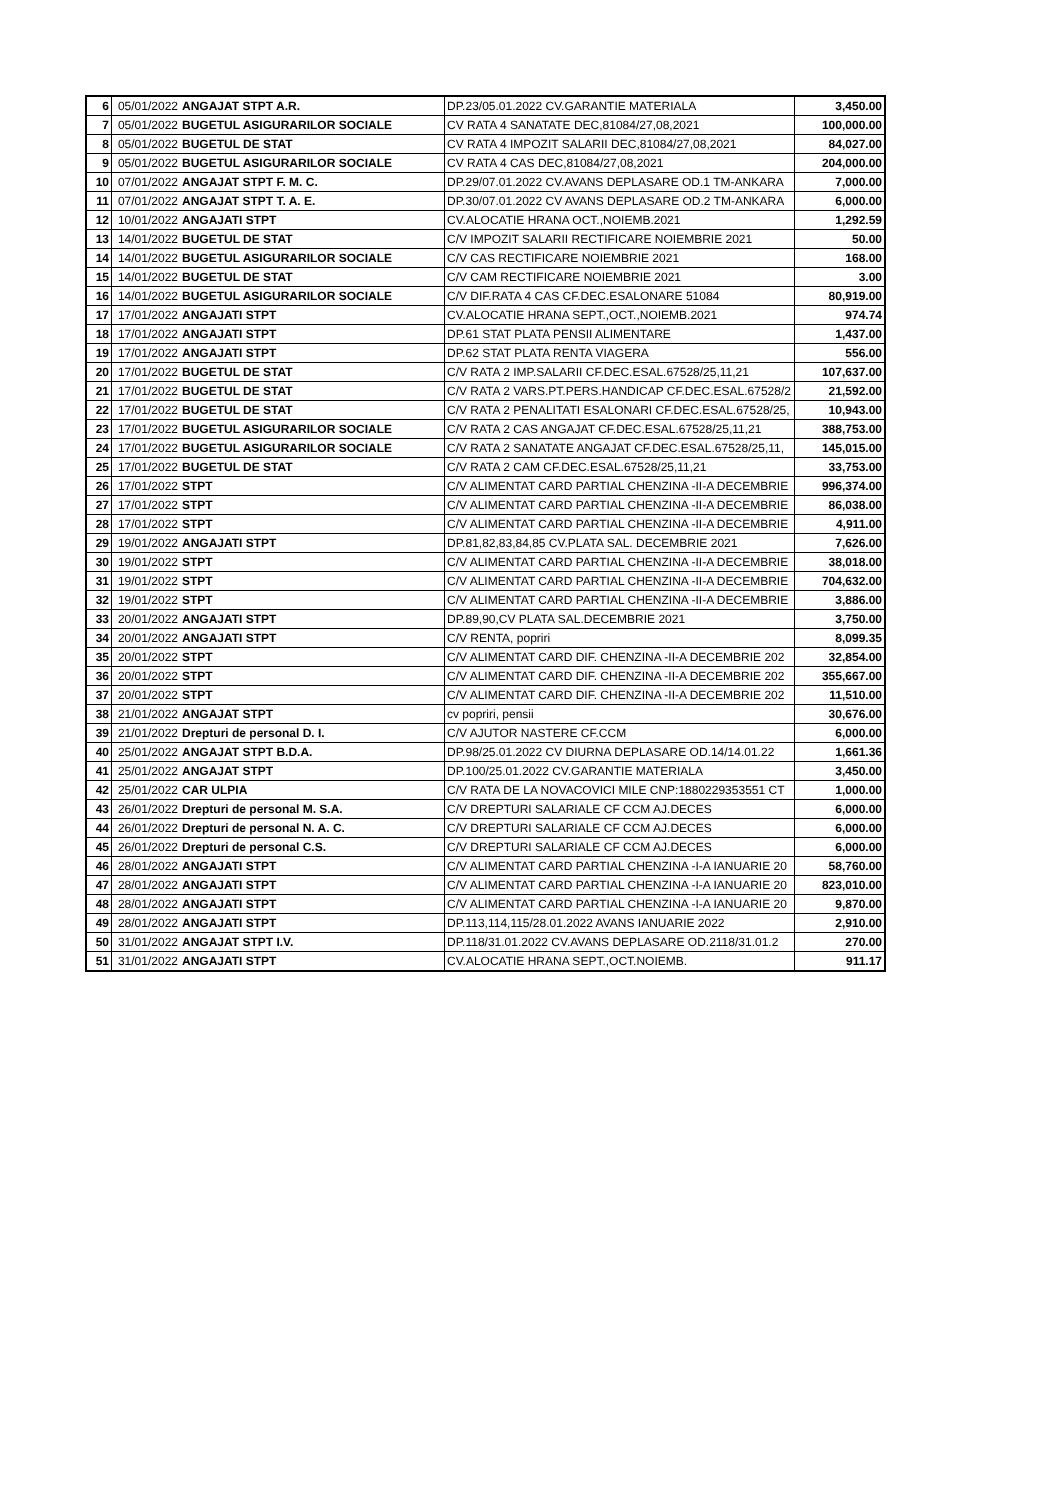| 6 | 05/01/2022 | ANGAJAT STPT A.R. | DP.23/05.01.2022 CV.GARANTIE MATERIALA | 3,450.00 |
| 7 | 05/01/2022 | BUGETUL ASIGURARILOR SOCIALE | CV RATA 4 SANATATE DEC,81084/27,08,2021 | 100,000.00 |
| 8 | 05/01/2022 | BUGETUL DE STAT | CV RATA 4 IMPOZIT SALARII DEC,81084/27,08,2021 | 84,027.00 |
| 9 | 05/01/2022 | BUGETUL ASIGURARILOR SOCIALE | CV RATA 4 CAS DEC,81084/27,08,2021 | 204,000.00 |
| 10 | 07/01/2022 | ANGAJAT STPT F. M. C. | DP.29/07.01.2022 CV.AVANS DEPLASARE OD.1 TM-ANKARA | 7,000.00 |
| 11 | 07/01/2022 | ANGAJAT STPT T. A. E. | DP.30/07.01.2022 CV AVANS DEPLASARE OD.2 TM-ANKARA | 6,000.00 |
| 12 | 10/01/2022 | ANGAJATI STPT | CV.ALOCATIE HRANA OCT.,NOIEMB.2021 | 1,292.59 |
| 13 | 14/01/2022 | BUGETUL DE STAT | C/V IMPOZIT SALARII RECTIFICARE NOIEMBRIE 2021 | 50.00 |
| 14 | 14/01/2022 | BUGETUL ASIGURARILOR SOCIALE | C/V CAS RECTIFICARE NOIEMBRIE 2021 | 168.00 |
| 15 | 14/01/2022 | BUGETUL DE STAT | C/V CAM RECTIFICARE NOIEMBRIE 2021 | 3.00 |
| 16 | 14/01/2022 | BUGETUL ASIGURARILOR SOCIALE | C/V DIF.RATA 4 CAS CF.DEC.ESALONARE 51084 | 80,919.00 |
| 17 | 17/01/2022 | ANGAJATI STPT | CV.ALOCATIE HRANA SEPT.,OCT.,NOIEMB.2021 | 974.74 |
| 18 | 17/01/2022 | ANGAJATI STPT | DP.61 STAT PLATA PENSII ALIMENTARE | 1,437.00 |
| 19 | 17/01/2022 | ANGAJATI STPT | DP.62 STAT PLATA RENTA VIAGERA | 556.00 |
| 20 | 17/01/2022 | BUGETUL DE STAT | C/V RATA 2 IMP.SALARII CF.DEC.ESAL.67528/25,11,21 | 107,637.00 |
| 21 | 17/01/2022 | BUGETUL DE STAT | C/V RATA 2 VARS.PT.PERS.HANDICAP CF.DEC.ESAL.67528/2 | 21,592.00 |
| 22 | 17/01/2022 | BUGETUL DE STAT | C/V RATA 2 PENALITATI ESALONARI CF.DEC.ESAL.67528/25, | 10,943.00 |
| 23 | 17/01/2022 | BUGETUL ASIGURARILOR SOCIALE | C/V RATA 2 CAS ANGAJAT CF.DEC.ESAL.67528/25,11,21 | 388,753.00 |
| 24 | 17/01/2022 | BUGETUL ASIGURARILOR SOCIALE | C/V RATA 2 SANATATE ANGAJAT CF.DEC.ESAL.67528/25,11, | 145,015.00 |
| 25 | 17/01/2022 | BUGETUL DE STAT | C/V RATA 2 CAM CF.DEC.ESAL.67528/25,11,21 | 33,753.00 |
| 26 | 17/01/2022 | STPT | C/V ALIMENTAT CARD PARTIAL CHENZINA -II-A DECEMBRIE | 996,374.00 |
| 27 | 17/01/2022 | STPT | C/V ALIMENTAT CARD PARTIAL CHENZINA -II-A DECEMBRIE | 86,038.00 |
| 28 | 17/01/2022 | STPT | C/V ALIMENTAT CARD PARTIAL CHENZINA -II-A DECEMBRIE | 4,911.00 |
| 29 | 19/01/2022 | ANGAJATI STPT | DP.81,82,83,84,85 CV.PLATA SAL. DECEMBRIE 2021 | 7,626.00 |
| 30 | 19/01/2022 | STPT | C/V ALIMENTAT CARD PARTIAL CHENZINA -II-A DECEMBRIE | 38,018.00 |
| 31 | 19/01/2022 | STPT | C/V ALIMENTAT CARD PARTIAL CHENZINA -II-A DECEMBRIE | 704,632.00 |
| 32 | 19/01/2022 | STPT | C/V ALIMENTAT CARD PARTIAL CHENZINA -II-A DECEMBRIE | 3,886.00 |
| 33 | 20/01/2022 | ANGAJATI STPT | DP.89,90,CV PLATA SAL.DECEMBRIE 2021 | 3,750.00 |
| 34 | 20/01/2022 | ANGAJATI STPT | C/V RENTA, popriri | 8,099.35 |
| 35 | 20/01/2022 | STPT | C/V ALIMENTAT CARD DIF. CHENZINA -II-A DECEMBRIE 202 | 32,854.00 |
| 36 | 20/01/2022 | STPT | C/V ALIMENTAT CARD DIF. CHENZINA -II-A DECEMBRIE 202 | 355,667.00 |
| 37 | 20/01/2022 | STPT | C/V ALIMENTAT CARD DIF. CHENZINA -II-A DECEMBRIE 202 | 11,510.00 |
| 38 | 21/01/2022 | ANGAJAT STPT | cv popriri, pensii | 30,676.00 |
| 39 | 21/01/2022 | Drepturi de personal D. I. | C/V AJUTOR NASTERE CF.CCM | 6,000.00 |
| 40 | 25/01/2022 | ANGAJAT STPT B.D.A. | DP.98/25.01.2022 CV DIURNA DEPLASARE OD.14/14.01.22 | 1,661.36 |
| 41 | 25/01/2022 | ANGAJAT STPT | DP.100/25.01.2022 CV.GARANTIE MATERIALA | 3,450.00 |
| 42 | 25/01/2022 | CAR ULPIA | C/V RATA DE LA NOVACOVICI MILE CNP:1880229353551 CT | 1,000.00 |
| 43 | 26/01/2022 | Drepturi de personal M. S.A. | C/V DREPTURI SALARIALE CF CCM AJ.DECES | 6,000.00 |
| 44 | 26/01/2022 | Drepturi de personal N. A. C. | C/V DREPTURI SALARIALE CF CCM AJ.DECES | 6,000.00 |
| 45 | 26/01/2022 | Drepturi de personal C.S. | C/V DREPTURI SALARIALE CF CCM AJ.DECES | 6,000.00 |
| 46 | 28/01/2022 | ANGAJATI STPT | C/V ALIMENTAT CARD PARTIAL CHENZINA -I-A IANUARIE 20 | 58,760.00 |
| 47 | 28/01/2022 | ANGAJATI STPT | C/V ALIMENTAT CARD PARTIAL CHENZINA -I-A IANUARIE 20 | 823,010.00 |
| 48 | 28/01/2022 | ANGAJATI STPT | C/V ALIMENTAT CARD PARTIAL CHENZINA -I-A IANUARIE 20 | 9,870.00 |
| 49 | 28/01/2022 | ANGAJATI STPT | DP.113,114,115/28.01.2022 AVANS IANUARIE 2022 | 2,910.00 |
| 50 | 31/01/2022 | ANGAJAT STPT I.V. | DP.118/31.01.2022 CV.AVANS DEPLASARE OD.2118/31.01.2 | 270.00 |
| 51 | 31/01/2022 | ANGAJATI STPT | CV.ALOCATIE HRANA SEPT.,OCT.NOIEMB. | 911.17 |